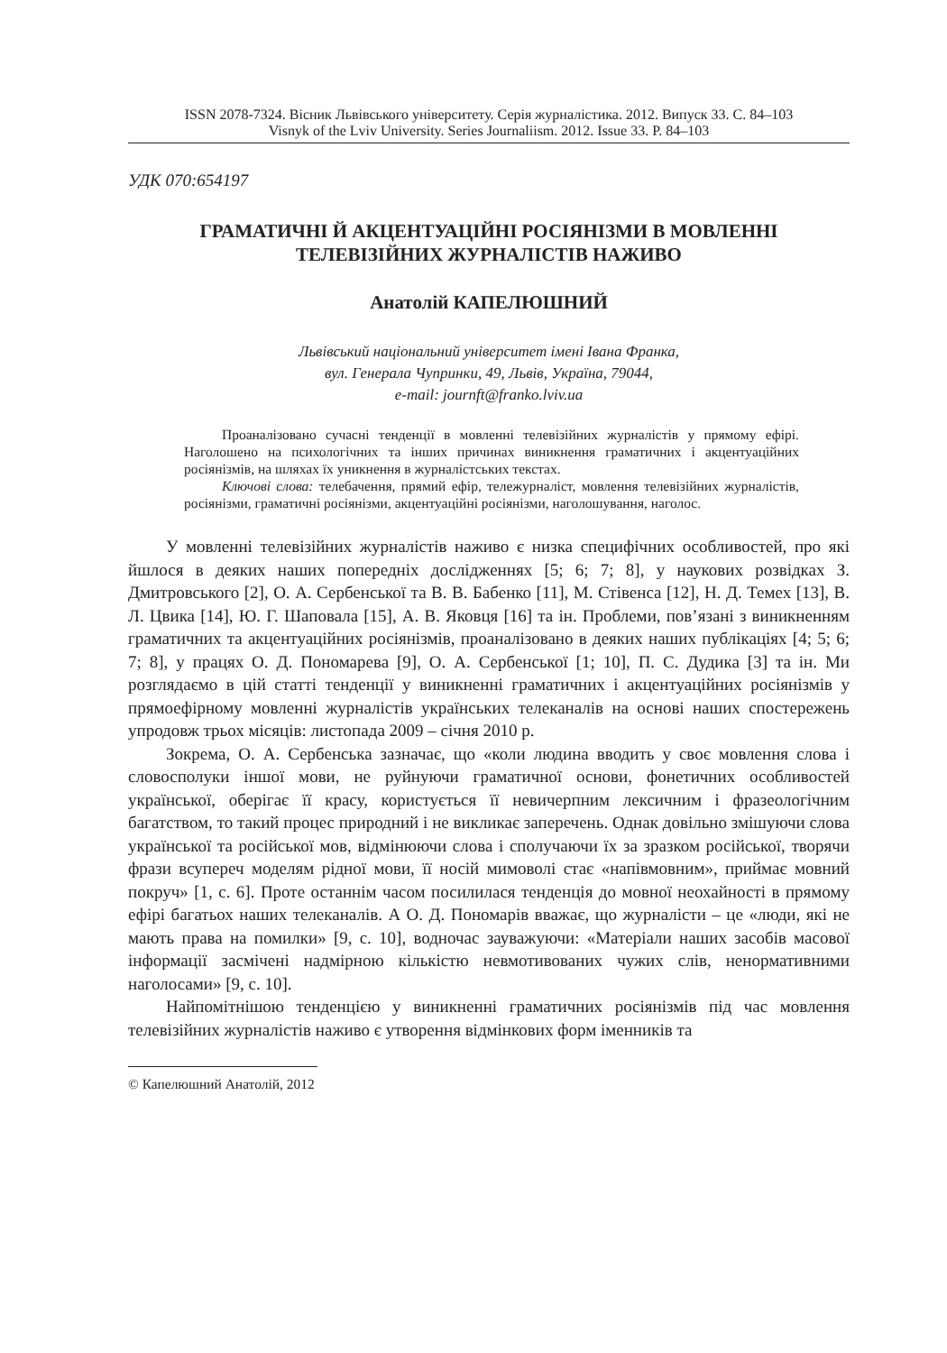ISSN 2078-7324. Вісник Львівського університету. Серія журналістика. 2012. Випуск 33. С. 84–103
Visnyk of the Lviv University. Series Journaliism. 2012. Issue 33. P. 84–103
УДК 070:654197
ГРАМАТИЧНІ Й АКЦЕНТУАЦІЙНІ РОСІЯНІЗМИ В МОВЛЕННІ
ТЕЛЕВІЗІЙНИХ ЖУРНАЛІСТІВ НАЖИВО
Анатолій КАПЕЛЮШНИЙ
Львівський національний університет імені Івана Франка,
вул. Генерала Чупринки, 49, Львів, Україна, 79044,
e-mail: journft@franko.lviv.ua
Проаналізовано сучасні тенденції в мовленні телевізійних журналістів у прямому ефірі. Наголошено на психологічних та інших причинах виникнення граматичних і акцентуаційних росіянізмів, на шляхах їх уникнення в журналістських текстах.
Ключові слова: телебачення, прямий ефір, тележурналіст, мовлення телевізійних журналістів, росіянізми, граматичні росіянізми, акцентуаційні росіянізми, наголошування, наголос.
У мовленні телевізійних журналістів наживо є низка специфічних особливостей, про які йшлося в деяких наших попередніх дослідженнях [5; 6; 7; 8], у наукових розвідках З. Дмитровського [2], О. А. Сербенської та В. В. Бабенко [11], М. Стівенса [12], Н. Д. Темех [13], В. Л. Цвика [14], Ю. Г. Шаповала [15], А. В. Яковця [16] та ін. Проблеми, пов’язані з виникненням граматичних та акцентуаційних росіянізмів, проаналізовано в деяких наших публікаціях [4; 5; 6; 7; 8], у працях О. Д. Пономарева [9], О. А. Сербенської [1; 10], П. С. Дудика [3] та ін. Ми розглядаємо в цій статті тенденції у виникненні граматичних і акцентуаційних росіянізмів у прямоефірному мовленні журналістів українських телеканалів на основі наших спостережень упродовж трьох місяців: листопада 2009 – січня 2010 р.
Зокрема, О. А. Сербенська зазначає, що «коли людина вводить у своє мовлення слова і словосполуки іншої мови, не руйнуючи граматичної основи, фонетичних особливостей української, оберігає її красу, користується її невичерпним лексичним і фразеологічним багатством, то такий процес природний і не викликає заперечень. Однак довільно змішуючи слова української та російської мов, відмінюючи слова і сполучаючи їх за зразком російської, творячи фрази всупереч моделям рідної мови, її носій мимоволі стає «напівмовним», приймає мовний покруч» [1, с. 6]. Проте останнім часом посилилася тенденція до мовної неохайності в прямому ефірі багатьох наших телеканалів. А О. Д. Пономарів вважає, що журналісти – це «люди, які не мають права на помилки» [9, с. 10], водночас зауважуючи: «Матеріали наших засобів масової інформації засмічені надмірною кількістю невмотивованих чужих слів, ненормативними наголосами» [9, с. 10].
Найпомітнішою тенденцією у виникненні граматичних росіянізмів під час мовлення телевізійних журналістів наживо є утворення відмінкових форм іменників та
© Капелюшний Анатолій, 2012